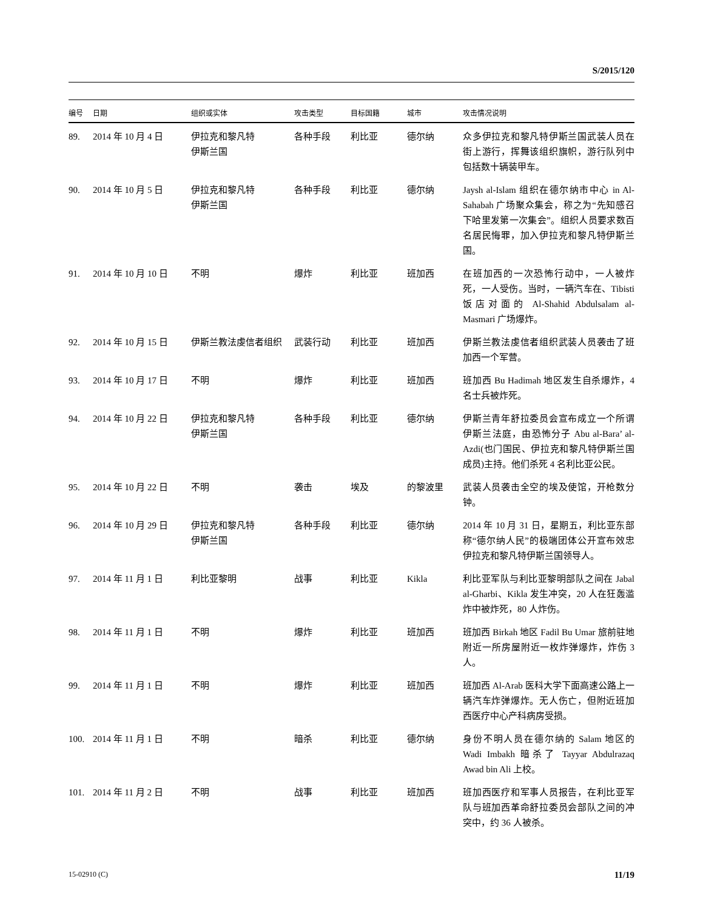S/2015/120
| 编号 | 日期 | 组织或实体 | 攻击类型 | 目标国籍 | 城市 | 攻击情况说明 |
| --- | --- | --- | --- | --- | --- | --- |
| 89. | 2014 年 10 月 4 日 | 伊拉克和黎凡特 伊斯兰国 | 各种手段 | 利比亚 | 德尔纳 | 众多伊拉克和黎凡特伊斯兰国武装人员在街上游行，挥舞该组织旗帜，游行队列中包括数十辆装甲车。 |
| 90. | 2014 年 10 月 5 日 | 伊拉克和黎凡特 伊斯兰国 | 各种手段 | 利比亚 | 德尔纳 | Jaysh al-Islam 组织在德尔纳市中心 in Al-Sahabah 广场聚众集会，称之为“先知感召下哈里发第一次集会”。组织人员要求数百名居民悔罪，加入伊拉克和黎凡特伊斯兰国。 |
| 91. | 2014 年 10 月 10 日 | 不明 | 爆炸 | 利比亚 | 班加西 | 在班加西的一次恐怖行动中，一人被炸死，一人受伤。当时，一辆汽车在、Tibisti 饭店对面的 Al-Shahid Abdulsalam al-Masmari 广场爆炸。 |
| 92. | 2014 年 10 月 15 日 | 伊斯兰教法虔信者组织 | 武装行动 | 利比亚 | 班加西 | 伊斯兰教法虔信者组织武装人员袭击了班加西一个军营。 |
| 93. | 2014 年 10 月 17 日 | 不明 | 爆炸 | 利比亚 | 班加西 | 班加西 Bu Hadimah 地区发生自杀爆炸，4 名士兵被炸死。 |
| 94. | 2014 年 10 月 22 日 | 伊拉克和黎凡特 伊斯兰国 | 各种手段 | 利比亚 | 德尔纳 | 伊斯兰青年舒拉委员会宣布成立一个所谓伊斯兰法庭，由恐怖分子 Abu al-Bara’ al-Azdi(也门国民、伊拉克和黎凡特伊斯兰国成员)主持。他们杀死 4 名利比亚公民。 |
| 95. | 2014 年 10 月 22 日 | 不明 | 袭击 | 埃及 | 的黎波里 | 武装人员袭击全空的埃及使馆，开枪数分钟。 |
| 96. | 2014 年 10 月 29 日 | 伊拉克和黎凡特 伊斯兰国 | 各种手段 | 利比亚 | 德尔纳 | 2014 年 10 月 31 日，星期五，利比亚东部称“德尔纳人民”的极端团体公开宣布效忠伊拉克和黎凡特伊斯兰国领导人。 |
| 97. | 2014 年 11 月 1 日 | 利比亚黎明 | 战事 | 利比亚 | Kikla | 利比亚军队与利比亚黎明部队之间在 Jabal al-Gharbi、Kikla 发生冲突，20 人在狂轰滥炸中被炸死，80 人炸伤。 |
| 98. | 2014 年 11 月 1 日 | 不明 | 爆炸 | 利比亚 | 班加西 | 班加西 Birkah 地区 Fadil Bu Umar 旅前驻地附近一所房屋附近一枚炸弹爆炸，炸伤 3 人。 |
| 99. | 2014 年 11 月 1 日 | 不明 | 爆炸 | 利比亚 | 班加西 | 班加西 Al-Arab 医科大学下面高速公路上一辆汽车炸弹爆炸。无人伤亡，但附近班加西医疗中心产科病房受损。 |
| 100. | 2014 年 11 月 1 日 | 不明 | 暗杀 | 利比亚 | 德尔纳 | 身份不明人员在德尔纳的 Salam 地区的 Wadi Imbakh 暗杀了 Tayyar Abdulrazaq Awad bin Ali 上校。 |
| 101. | 2014 年 11 月 2 日 | 不明 | 战事 | 利比亚 | 班加西 | 班加西医疗和军事人员报告，在利比亚军队与班加西革命舒拉委员会部队之间的冲突中，约 36 人被杀。 |
15-02910 (C) 11/19